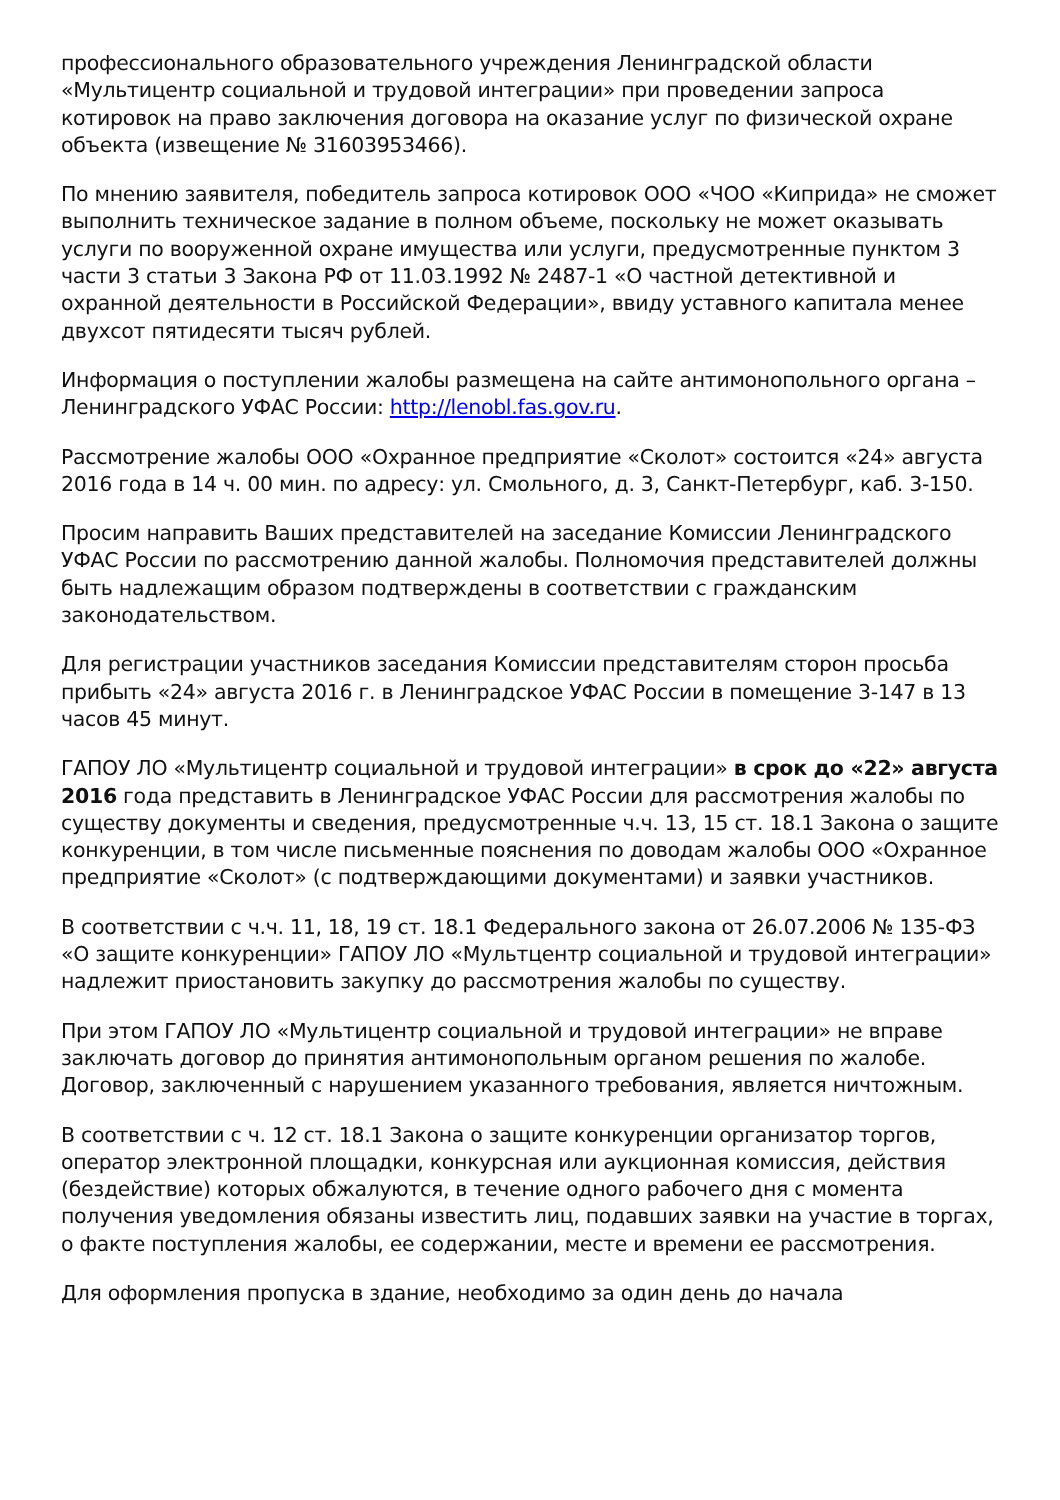профессионального образовательного учреждения Ленинградской области «Мультицентр социальной и трудовой интеграции» при проведении запроса котировок на право заключения договора на оказание услуг по физической охране объекта (извещение № 31603953466).
По мнению заявителя, победитель запроса котировок ООО «ЧОО «Киприда» не сможет выполнить техническое задание в полном объеме, поскольку не может оказывать услуги по вооруженной охране имущества или услуги, предусмотренные пунктом 3 части 3 статьи 3 Закона РФ от 11.03.1992 № 2487-1 «О частной детективной и охранной деятельности в Российской Федерации», ввиду уставного капитала менее двухсот пятидесяти тысяч рублей.
Информация о поступлении жалобы размещена на сайте антимонопольного органа – Ленинградского УФАС России: http://lenobl.fas.gov.ru.
Рассмотрение жалобы ООО «Охранное предприятие «Сколот» состоится «24» августа 2016 года в 14 ч. 00 мин. по адресу: ул. Смольного, д. 3, Санкт-Петербург, каб. 3-150.
Просим направить Ваших представителей на заседание Комиссии Ленинградского УФАС России по рассмотрению данной жалобы. Полномочия представителей должны быть надлежащим образом подтверждены в соответствии с гражданским законодательством.
Для регистрации участников заседания Комиссии представителям сторон просьба прибыть «24» августа 2016 г. в Ленинградское УФАС России в помещение 3-147 в 13 часов 45 минут.
ГАПОУ ЛО «Мультицентр социальной и трудовой интеграции» в срок до «22» августа 2016 года представить в Ленинградское УФАС России для рассмотрения жалобы по существу документы и сведения, предусмотренные ч.ч. 13, 15 ст. 18.1 Закона о защите конкуренции, в том числе письменные пояснения по доводам жалобы ООО «Охранное предприятие «Сколот» (с подтверждающими документами) и заявки участников.
В соответствии с ч.ч. 11, 18, 19 ст. 18.1 Федерального закона от 26.07.2006 № 135-ФЗ «О защите конкуренции» ГАПОУ ЛО «Мультцентр социальной и трудовой интеграции» надлежит приостановить закупку до рассмотрения жалобы по существу.
При этом ГАПОУ ЛО «Мультицентр социальной и трудовой интеграции» не вправе заключать договор до принятия антимонопольным органом решения по жалобе. Договор, заключенный с нарушением указанного требования, является ничтожным.
В соответствии с ч. 12 ст. 18.1 Закона о защите конкуренции организатор торгов, оператор электронной площадки, конкурсная или аукционная комиссия, действия (бездействие) которых обжалуются, в течение одного рабочего дня с момента получения уведомления обязаны известить лиц, подавших заявки на участие в торгах, о факте поступления жалобы, ее содержании, месте и времени ее рассмотрения.
Для оформления пропуска в здание, необходимо за один день до начала